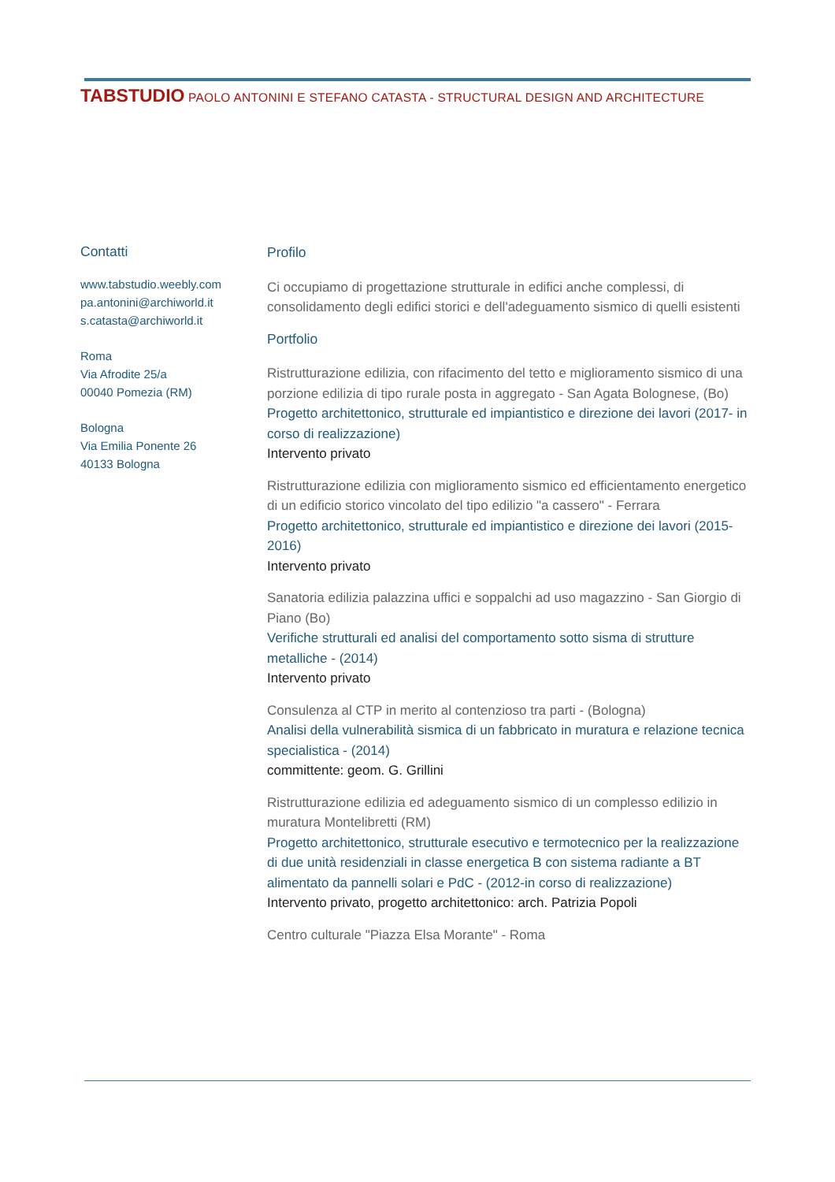TABSTUDIO PAOLO ANTONINI E STEFANO CATASTA - STRUCTURAL DESIGN AND ARCHITECTURE
Contatti
www.tabstudio.weebly.com
pa.antonini@archiworld.it
s.catasta@archiworld.it
Roma
Via Afrodite 25/a
00040 Pomezia (RM)
Bologna
Via Emilia Ponente 26
40133 Bologna
Profilo
Ci occupiamo di progettazione strutturale in edifici anche complessi, di consolidamento degli edifici storici e dell'adeguamento sismico di quelli esistenti
Portfolio
Ristrutturazione edilizia, con rifacimento del tetto e miglioramento sismico di una porzione edilizia di tipo rurale posta in aggregato - San Agata Bolognese, (Bo)
Progetto architettonico, strutturale ed impiantistico e direzione dei lavori (2017- in corso di realizzazione)
Intervento privato
Ristrutturazione edilizia con miglioramento sismico ed efficientamento energetico di un edificio storico vincolato del tipo edilizio "a cassero" - Ferrara
Progetto architettonico, strutturale ed impiantistico e direzione dei lavori (2015- 2016)
Intervento privato
Sanatoria edilizia palazzina uffici e soppalchi ad uso magazzino - San Giorgio di Piano (Bo)
Verifiche strutturali ed analisi del comportamento sotto sisma di strutture metalliche - (2014)
Intervento privato
Consulenza al CTP in merito al contenzioso tra parti - (Bologna)
Analisi della vulnerabilità sismica di un fabbricato in muratura e relazione tecnica specialistica - (2014)
committente: geom. G. Grillini
Ristrutturazione edilizia ed adeguamento sismico di un complesso edilizio in muratura Montelibretti (RM)
Progetto architettonico, strutturale esecutivo e termotecnico per la realizzazione di due unità residenziali in classe energetica B con sistema radiante a BT alimentato da pannelli solari e PdC - (2012-in corso di realizzazione)
Intervento privato, progetto architettonico: arch. Patrizia Popoli
Centro culturale "Piazza Elsa Morante" - Roma